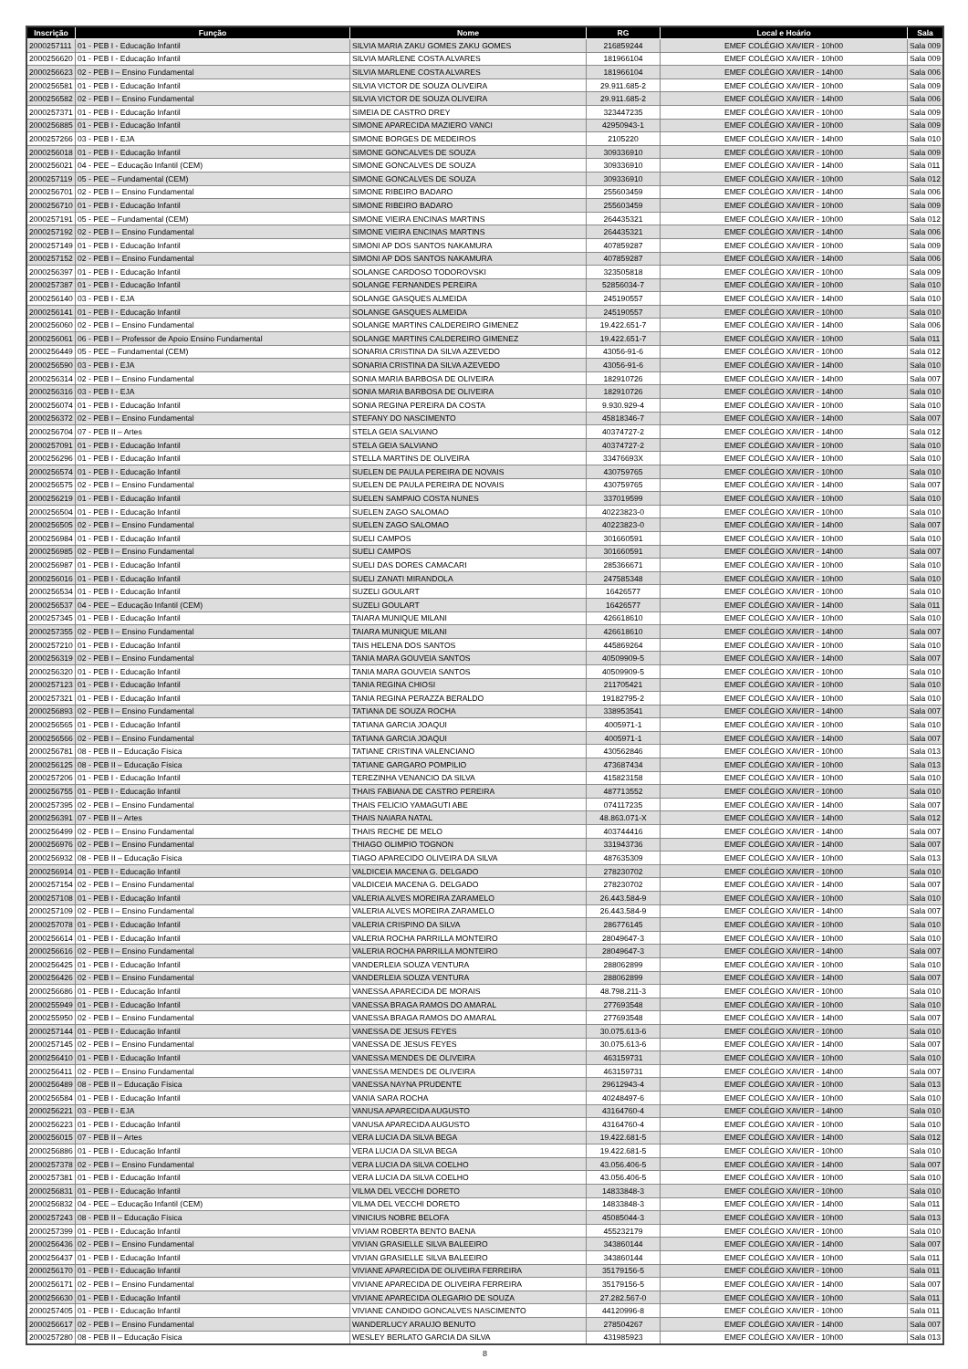| Inscrição | Função | Nome | RG | Local e Hoário | Sala |
| --- | --- | --- | --- | --- | --- |
| 2000257111 | 01 - PEB I - Educação Infantil | SILVIA MARIA ZAKU GOMES ZAKU GOMES | 216859244 | EMEF COLÉGIO XAVIER - 10h00 | Sala 009 |
| 2000256620 | 01 - PEB I - Educação Infantil | SILVIA MARLENE COSTA ALVARES | 181966104 | EMEF COLÉGIO XAVIER - 10h00 | Sala 009 |
| 2000256623 | 02 - PEB I – Ensino Fundamental | SILVIA MARLENE COSTA ALVARES | 181966104 | EMEF COLÉGIO XAVIER - 14h00 | Sala 006 |
| 2000256581 | 01 - PEB I - Educação Infantil | SILVIA VICTOR DE SOUZA OLIVEIRA | 29.911.685-2 | EMEF COLÉGIO XAVIER - 10h00 | Sala 009 |
| 2000256582 | 02 - PEB I – Ensino Fundamental | SILVIA VICTOR DE SOUZA OLIVEIRA | 29.911.685-2 | EMEF COLÉGIO XAVIER - 14h00 | Sala 006 |
| 2000257371 | 01 - PEB I - Educação Infantil | SIMEIA DE CASTRO DREY | 323447235 | EMEF COLÉGIO XAVIER - 10h00 | Sala 009 |
| 2000256885 | 01 - PEB I - Educação Infantil | SIMONE APARECIDA MAZIERO VANCI | 42950943-1 | EMEF COLÉGIO XAVIER - 10h00 | Sala 009 |
| 2000257266 | 03 - PEB I - EJA | SIMONE BORGES DE MEDEIROS | 2105220 | EMEF COLÉGIO XAVIER - 14h00 | Sala 010 |
| 2000256018 | 01 - PEB I - Educação Infantil | SIMONE GONCALVES DE SOUZA | 309336910 | EMEF COLÉGIO XAVIER - 10h00 | Sala 009 |
| 2000256021 | 04 - PEE – Educação Infantil (CEM) | SIMONE GONCALVES DE SOUZA | 309336910 | EMEF COLÉGIO XAVIER - 14h00 | Sala 011 |
| 2000257119 | 05 - PEE – Fundamental (CEM) | SIMONE GONCALVES DE SOUZA | 309336910 | EMEF COLÉGIO XAVIER - 10h00 | Sala 012 |
| 2000256701 | 02 - PEB I – Ensino Fundamental | SIMONE RIBEIRO BADARO | 255603459 | EMEF COLÉGIO XAVIER - 14h00 | Sala 006 |
| 2000256710 | 01 - PEB I - Educação Infantil | SIMONE RIBEIRO BADARO | 255603459 | EMEF COLÉGIO XAVIER - 10h00 | Sala 009 |
| 2000257191 | 05 - PEE – Fundamental (CEM) | SIMONE VIEIRA ENCINAS MARTINS | 264435321 | EMEF COLÉGIO XAVIER - 10h00 | Sala 012 |
| 2000257192 | 02 - PEB I – Ensino Fundamental | SIMONE VIEIRA ENCINAS MARTINS | 264435321 | EMEF COLÉGIO XAVIER - 14h00 | Sala 006 |
| 2000257149 | 01 - PEB I - Educação Infantil | SIMONI AP DOS SANTOS NAKAMURA | 407859287 | EMEF COLÉGIO XAVIER - 10h00 | Sala 009 |
| 2000257152 | 02 - PEB I – Ensino Fundamental | SIMONI AP DOS SANTOS NAKAMURA | 407859287 | EMEF COLÉGIO XAVIER - 14h00 | Sala 006 |
| 2000256397 | 01 - PEB I - Educação Infantil | SOLANGE CARDOSO TODOROVSKI | 323505818 | EMEF COLÉGIO XAVIER - 10h00 | Sala 009 |
| 2000257387 | 01 - PEB I - Educação Infantil | SOLANGE FERNANDES PEREIRA | 52856034-7 | EMEF COLÉGIO XAVIER - 10h00 | Sala 010 |
| 2000256140 | 03 - PEB I - EJA | SOLANGE GASQUES ALMEIDA | 245190557 | EMEF COLÉGIO XAVIER - 14h00 | Sala 010 |
| 2000256141 | 01 - PEB I - Educação Infantil | SOLANGE GASQUES ALMEIDA | 245190557 | EMEF COLÉGIO XAVIER - 10h00 | Sala 010 |
| 2000256060 | 02 - PEB I – Ensino Fundamental | SOLANGE MARTINS CALDEREIRO GIMENEZ | 19.422.651-7 | EMEF COLÉGIO XAVIER - 14h00 | Sala 006 |
| 2000256061 | 06 - PEB I – Professor de Apoio Ensino Fundamental | SOLANGE MARTINS CALDEREIRO GIMENEZ | 19.422.651-7 | EMEF COLÉGIO XAVIER - 10h00 | Sala 011 |
| 2000256449 | 05 - PEE – Fundamental (CEM) | SONARIA CRISTINA DA SILVA AZEVEDO | 43056-91-6 | EMEF COLÉGIO XAVIER - 10h00 | Sala 012 |
| 2000256590 | 03 - PEB I - EJA | SONARIA CRISTINA DA SILVA AZEVEDO | 43056-91-6 | EMEF COLÉGIO XAVIER - 14h00 | Sala 010 |
| 2000256314 | 02 - PEB I – Ensino Fundamental | SONIA MARIA BARBOSA DE OLIVEIRA | 182910726 | EMEF COLÉGIO XAVIER - 14h00 | Sala 007 |
| 2000256316 | 03 - PEB I - EJA | SONIA MARIA BARBOSA DE OLIVEIRA | 182910726 | EMEF COLÉGIO XAVIER - 14h00 | Sala 010 |
| 2000256074 | 01 - PEB I - Educação Infantil | SONIA REGINA PEREIRA DA COSTA | 9.930.929-4 | EMEF COLÉGIO XAVIER - 10h00 | Sala 010 |
| 2000256372 | 02 - PEB I – Ensino Fundamental | STEFANY DO NASCIMENTO | 45818346-7 | EMEF COLÉGIO XAVIER - 14h00 | Sala 007 |
| 2000256704 | 07 - PEB II – Artes | STELA GEIA SALVIANO | 40374727-2 | EMEF COLÉGIO XAVIER - 14h00 | Sala 012 |
| 2000257091 | 01 - PEB I - Educação Infantil | STELA GEIA SALVIANO | 40374727-2 | EMEF COLÉGIO XAVIER - 10h00 | Sala 010 |
| 2000256296 | 01 - PEB I - Educação Infantil | STELLA MARTINS DE OLIVEIRA | 33476693X | EMEF COLÉGIO XAVIER - 10h00 | Sala 010 |
| 2000256574 | 01 - PEB I - Educação Infantil | SUELEN DE PAULA PEREIRA DE NOVAIS | 430759765 | EMEF COLÉGIO XAVIER - 10h00 | Sala 010 |
| 2000256575 | 02 - PEB I – Ensino Fundamental | SUELEN DE PAULA PEREIRA DE NOVAIS | 430759765 | EMEF COLÉGIO XAVIER - 14h00 | Sala 007 |
| 2000256219 | 01 - PEB I - Educação Infantil | SUELEN SAMPAIO COSTA NUNES | 337019599 | EMEF COLÉGIO XAVIER - 10h00 | Sala 010 |
| 2000256504 | 01 - PEB I - Educação Infantil | SUELEN ZAGO SALOMAO | 40223823-0 | EMEF COLÉGIO XAVIER - 10h00 | Sala 010 |
| 2000256505 | 02 - PEB I – Ensino Fundamental | SUELEN ZAGO SALOMAO | 40223823-0 | EMEF COLÉGIO XAVIER - 14h00 | Sala 007 |
| 2000256984 | 01 - PEB I - Educação Infantil | SUELI CAMPOS | 301660591 | EMEF COLÉGIO XAVIER - 10h00 | Sala 010 |
| 2000256985 | 02 - PEB I – Ensino Fundamental | SUELI CAMPOS | 301660591 | EMEF COLÉGIO XAVIER - 14h00 | Sala 007 |
| 2000256987 | 01 - PEB I - Educação Infantil | SUELI DAS DORES CAMACARI | 285366671 | EMEF COLÉGIO XAVIER - 10h00 | Sala 010 |
| 2000256016 | 01 - PEB I - Educação Infantil | SUELI ZANATI MIRANDOLA | 247585348 | EMEF COLÉGIO XAVIER - 10h00 | Sala 010 |
| 2000256534 | 01 - PEB I - Educação Infantil | SUZELI GOULART | 16426577 | EMEF COLÉGIO XAVIER - 10h00 | Sala 010 |
| 2000256537 | 04 - PEE – Educação Infantil (CEM) | SUZELI GOULART | 16426577 | EMEF COLÉGIO XAVIER - 14h00 | Sala 011 |
| 2000257345 | 01 - PEB I - Educação Infantil | TAIARA MUNIQUE MILANI | 426618610 | EMEF COLÉGIO XAVIER - 10h00 | Sala 010 |
| 2000257355 | 02 - PEB I – Ensino Fundamental | TAIARA MUNIQUE MILANI | 426618610 | EMEF COLÉGIO XAVIER - 14h00 | Sala 007 |
| 2000257210 | 01 - PEB I - Educação Infantil | TAIS HELENA DOS SANTOS | 445869264 | EMEF COLÉGIO XAVIER - 10h00 | Sala 010 |
| 2000256319 | 02 - PEB I – Ensino Fundamental | TANIA MARA GOUVEIA SANTOS | 40509909-5 | EMEF COLÉGIO XAVIER - 14h00 | Sala 007 |
| 2000256320 | 01 - PEB I - Educação Infantil | TANIA MARA GOUVEIA SANTOS | 40509909-5 | EMEF COLÉGIO XAVIER - 10h00 | Sala 010 |
| 2000257123 | 01 - PEB I - Educação Infantil | TANIA REGINA CHIOSI | 211705421 | EMEF COLÉGIO XAVIER - 10h00 | Sala 010 |
| 2000257321 | 01 - PEB I - Educação Infantil | TANIA REGINA PERAZZA BERALDO | 19182795-2 | EMEF COLÉGIO XAVIER - 10h00 | Sala 010 |
| 2000256893 | 02 - PEB I – Ensino Fundamental | TATIANA DE SOUZA ROCHA | 338953541 | EMEF COLÉGIO XAVIER - 14h00 | Sala 007 |
| 2000256565 | 01 - PEB I - Educação Infantil | TATIANA GARCIA JOAQUI | 4005971-1 | EMEF COLÉGIO XAVIER - 10h00 | Sala 010 |
| 2000256566 | 02 - PEB I – Ensino Fundamental | TATIANA GARCIA JOAQUI | 4005971-1 | EMEF COLÉGIO XAVIER - 14h00 | Sala 007 |
| 2000256781 | 08 - PEB II – Educação Física | TATIANE CRISTINA VALENCIANO | 430562846 | EMEF COLÉGIO XAVIER - 10h00 | Sala 013 |
| 2000256125 | 08 - PEB II – Educação Física | TATIANE GARGARO POMPILIO | 473687434 | EMEF COLÉGIO XAVIER - 10h00 | Sala 013 |
| 2000257206 | 01 - PEB I - Educação Infantil | TEREZINHA VENANCIO DA SILVA | 415823158 | EMEF COLÉGIO XAVIER - 10h00 | Sala 010 |
| 2000256755 | 01 - PEB I - Educação Infantil | THAIS FABIANA DE CASTRO PEREIRA | 487713552 | EMEF COLÉGIO XAVIER - 10h00 | Sala 010 |
| 2000257395 | 02 - PEB I – Ensino Fundamental | THAIS FELICIO YAMAGUTI ABE | 074117235 | EMEF COLÉGIO XAVIER - 14h00 | Sala 007 |
| 2000256391 | 07 - PEB II – Artes | THAIS NAIARA NATAL | 48.863.071-X | EMEF COLÉGIO XAVIER - 14h00 | Sala 012 |
| 2000256499 | 02 - PEB I – Ensino Fundamental | THAIS RECHE DE MELO | 403744416 | EMEF COLÉGIO XAVIER - 14h00 | Sala 007 |
| 2000256976 | 02 - PEB I – Ensino Fundamental | THIAGO OLIMPIO TOGNON | 331943736 | EMEF COLÉGIO XAVIER - 14h00 | Sala 007 |
| 2000256932 | 08 - PEB II – Educação Física | TIAGO APARECIDO OLIVEIRA DA SILVA | 487635309 | EMEF COLÉGIO XAVIER - 10h00 | Sala 013 |
| 2000256914 | 01 - PEB I - Educação Infantil | VALDICEIA MACENA G. DELGADO | 278230702 | EMEF COLÉGIO XAVIER - 10h00 | Sala 010 |
| 2000257154 | 02 - PEB I – Ensino Fundamental | VALDICEIA MACENA G. DELGADO | 278230702 | EMEF COLÉGIO XAVIER - 14h00 | Sala 007 |
| 2000257108 | 01 - PEB I - Educação Infantil | VALERIA ALVES MOREIRA ZARAMELO | 26.443.584-9 | EMEF COLÉGIO XAVIER - 10h00 | Sala 010 |
| 2000257109 | 02 - PEB I – Ensino Fundamental | VALERIA ALVES MOREIRA ZARAMELO | 26.443.584-9 | EMEF COLÉGIO XAVIER - 14h00 | Sala 007 |
| 2000257078 | 01 - PEB I - Educação Infantil | VALERIA CRISPINO DA SILVA | 286776145 | EMEF COLÉGIO XAVIER - 10h00 | Sala 010 |
| 2000256614 | 01 - PEB I - Educação Infantil | VALERIA ROCHA PARRILLA MONTEIRO | 28049647-3 | EMEF COLÉGIO XAVIER - 10h00 | Sala 010 |
| 2000256616 | 02 - PEB I – Ensino Fundamental | VALERIA ROCHA PARRILLA MONTEIRO | 28049647-3 | EMEF COLÉGIO XAVIER - 14h00 | Sala 007 |
| 2000256425 | 01 - PEB I - Educação Infantil | VANDERLEIA SOUZA VENTURA | 288062899 | EMEF COLÉGIO XAVIER - 10h00 | Sala 010 |
| 2000256426 | 02 - PEB I – Ensino Fundamental | VANDERLEIA SOUZA VENTURA | 288062899 | EMEF COLÉGIO XAVIER - 14h00 | Sala 007 |
| 2000256686 | 01 - PEB I - Educação Infantil | VANESSA APARECIDA DE MORAIS | 48.798.211-3 | EMEF COLÉGIO XAVIER - 10h00 | Sala 010 |
| 2000255949 | 01 - PEB I - Educação Infantil | VANESSA BRAGA RAMOS DO AMARAL | 277693548 | EMEF COLÉGIO XAVIER - 10h00 | Sala 010 |
| 2000255950 | 02 - PEB I – Ensino Fundamental | VANESSA BRAGA RAMOS DO AMARAL | 277693548 | EMEF COLÉGIO XAVIER - 14h00 | Sala 007 |
| 2000257144 | 01 - PEB I - Educação Infantil | VANESSA DE JESUS FEYES | 30.075.613-6 | EMEF COLÉGIO XAVIER - 10h00 | Sala 010 |
| 2000257145 | 02 - PEB I – Ensino Fundamental | VANESSA DE JESUS FEYES | 30.075.613-6 | EMEF COLÉGIO XAVIER - 14h00 | Sala 007 |
| 2000256410 | 01 - PEB I - Educação Infantil | VANESSA MENDES DE OLIVEIRA | 463159731 | EMEF COLÉGIO XAVIER - 10h00 | Sala 010 |
| 2000256411 | 02 - PEB I – Ensino Fundamental | VANESSA MENDES DE OLIVEIRA | 463159731 | EMEF COLÉGIO XAVIER - 14h00 | Sala 007 |
| 2000256489 | 08 - PEB II – Educação Física | VANESSA NAYNA PRUDENTE | 29612943-4 | EMEF COLÉGIO XAVIER - 10h00 | Sala 013 |
| 2000256584 | 01 - PEB I - Educação Infantil | VANIA SARA ROCHA | 40248497-6 | EMEF COLÉGIO XAVIER - 10h00 | Sala 010 |
| 2000256221 | 03 - PEB I - EJA | VANUSA APARECIDA AUGUSTO | 43164760-4 | EMEF COLÉGIO XAVIER - 14h00 | Sala 010 |
| 2000256223 | 01 - PEB I - Educação Infantil | VANUSA APARECIDA AUGUSTO | 43164760-4 | EMEF COLÉGIO XAVIER - 10h00 | Sala 010 |
| 2000256015 | 07 - PEB II – Artes | VERA LUCIA DA SILVA BEGA | 19.422.681-5 | EMEF COLÉGIO XAVIER - 14h00 | Sala 012 |
| 2000256886 | 01 - PEB I - Educação Infantil | VERA LUCIA DA SILVA BEGA | 19.422.681-5 | EMEF COLÉGIO XAVIER - 10h00 | Sala 010 |
| 2000257378 | 02 - PEB I – Ensino Fundamental | VERA LUCIA DA SILVA COELHO | 43.056.406-5 | EMEF COLÉGIO XAVIER - 14h00 | Sala 007 |
| 2000257381 | 01 - PEB I - Educação Infantil | VERA LUCIA DA SILVA COELHO | 43.056.406-5 | EMEF COLÉGIO XAVIER - 10h00 | Sala 010 |
| 2000256831 | 01 - PEB I - Educação Infantil | VILMA DEL VECCHI DORETO | 14833848-3 | EMEF COLÉGIO XAVIER - 10h00 | Sala 010 |
| 2000256832 | 04 - PEE – Educação Infantil (CEM) | VILMA DEL VECCHI DORETO | 14833848-3 | EMEF COLÉGIO XAVIER - 14h00 | Sala 011 |
| 2000257243 | 08 - PEB II – Educação Física | VINICIUS NOBRE BELOFA | 45085044-3 | EMEF COLÉGIO XAVIER - 10h00 | Sala 013 |
| 2000257399 | 01 - PEB I - Educação Infantil | VIVIAM ROBERTA BENTO BAENA | 455232179 | EMEF COLÉGIO XAVIER - 10h00 | Sala 010 |
| 2000256436 | 02 - PEB I – Ensino Fundamental | VIVIAN GRASIELLE SILVA BALEEIRO | 343860144 | EMEF COLÉGIO XAVIER - 14h00 | Sala 007 |
| 2000256437 | 01 - PEB I - Educação Infantil | VIVIAN GRASIELLE SILVA BALEEIRO | 343860144 | EMEF COLÉGIO XAVIER - 10h00 | Sala 011 |
| 2000256170 | 01 - PEB I - Educação Infantil | VIVIANE APARECIDA DE OLIVEIRA FERREIRA | 35179156-5 | EMEF COLÉGIO XAVIER - 10h00 | Sala 011 |
| 2000256171 | 02 - PEB I – Ensino Fundamental | VIVIANE APARECIDA DE OLIVEIRA FERREIRA | 35179156-5 | EMEF COLÉGIO XAVIER - 14h00 | Sala 007 |
| 2000256630 | 01 - PEB I - Educação Infantil | VIVIANE APARECIDA OLEGARIO DE SOUZA | 27.282.567-0 | EMEF COLÉGIO XAVIER - 10h00 | Sala 011 |
| 2000257405 | 01 - PEB I - Educação Infantil | VIVIANE CANDIDO GONCALVES NASCIMENTO | 44120996-8 | EMEF COLÉGIO XAVIER - 10h00 | Sala 011 |
| 2000256617 | 02 - PEB I – Ensino Fundamental | WANDERLUCY ARAUJO BENUTO | 278504267 | EMEF COLÉGIO XAVIER - 14h00 | Sala 007 |
| 2000257280 | 08 - PEB II – Educação Física | WESLEY BERLATO GARCIA DA SILVA | 431985923 | EMEF COLÉGIO XAVIER - 10h00 | Sala 013 |
8